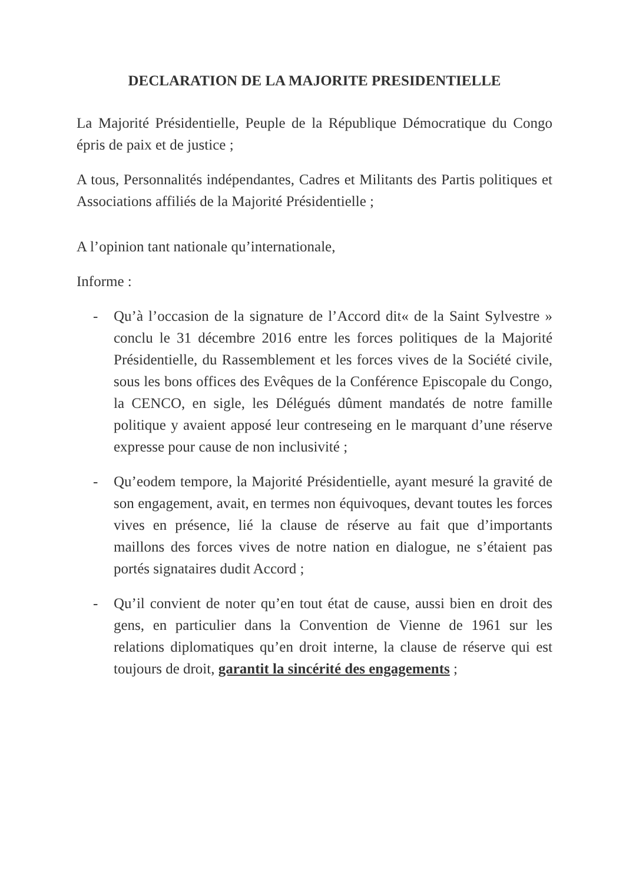DECLARATION DE LA MAJORITE PRESIDENTIELLE
La Majorité Présidentielle, Peuple de la République Démocratique du Congo épris de paix et de justice ;
A tous, Personnalités indépendantes, Cadres et Militants des Partis politiques et Associations affiliés de la Majorité Présidentielle ;
A l’opinion tant nationale qu’internationale,
Informe :
- Qu’à l’occasion de la signature de l’Accord dit« de la Saint Sylvestre » conclu le 31 décembre 2016 entre les forces politiques de la Majorité Présidentielle, du Rassemblement et les forces vives de la Société civile, sous les bons offices des Evêques de la Conférence Episcopale du Congo, la CENCO, en sigle, les Délégués dûment mandatés de notre famille politique y avaient apposé leur contreseing en le marquant d’une réserve expresse pour cause de non inclusivité ;
- Qu’eodem tempore, la Majorité Présidentielle, ayant mesuré la gravité de son engagement, avait, en termes non équivoques, devant toutes les forces vives en présence, lié la clause de réserve au fait que d’importants maillons des forces vives de notre nation en dialogue, ne s’étaient pas portés signataires dudit Accord ;
- Qu’il convient de noter qu’en tout état de cause, aussi bien en droit des gens, en particulier dans la Convention de Vienne de 1961 sur les relations diplomatiques qu’en droit interne, la clause de réserve qui est toujours de droit, garantit la sincérité des engagements ;